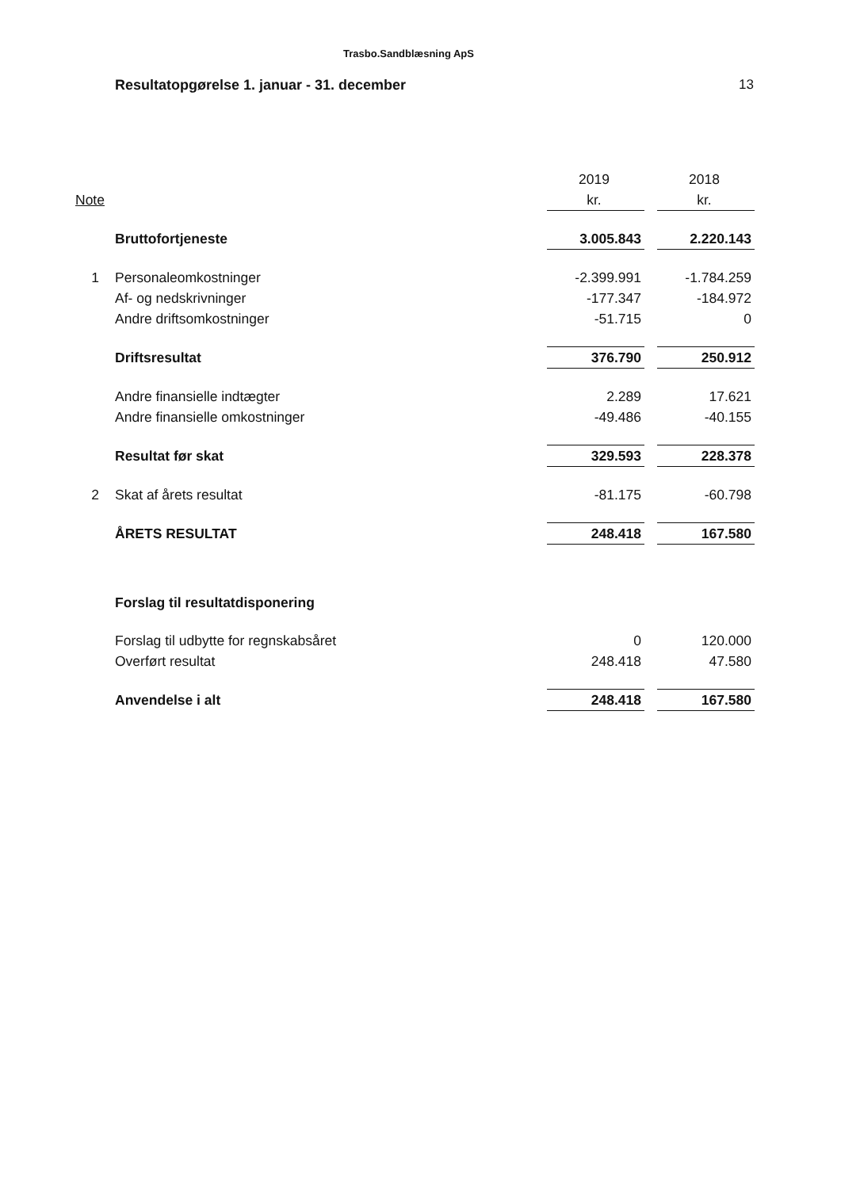Trasbo.Sandblæsning ApS
Resultatopgørelse 1. januar - 31. december
13
| | | 2019 | | 2018 |
| --- | --- | --- | --- | --- |
| Note | | kr. | | kr. |
| | Bruttofortjeneste | 3.005.843 | | 2.220.143 |
| 1 | Personaleomkostninger | -2.399.991 | | -1.784.259 |
| | Af- og nedskrivninger | -177.347 | | -184.972 |
| | Andre driftsomkostninger | -51.715 | | 0 |
| | Driftsresultat | 376.790 | | 250.912 |
| | Andre finansielle indtægter | 2.289 | | 17.621 |
| | Andre finansielle omkostninger | -49.486 | | -40.155 |
| | Resultat før skat | 329.593 | | 228.378 |
| 2 | Skat af årets resultat | -81.175 | | -60.798 |
| | ÅRETS RESULTAT | 248.418 | | 167.580 |
| | Forslag til resultatdisponering | | | |
| | Forslag til udbytte for regnskabsåret | 0 | | 120.000 |
| | Overført resultat | 248.418 | | 47.580 |
| | Anvendelse i alt | 248.418 | | 167.580 |